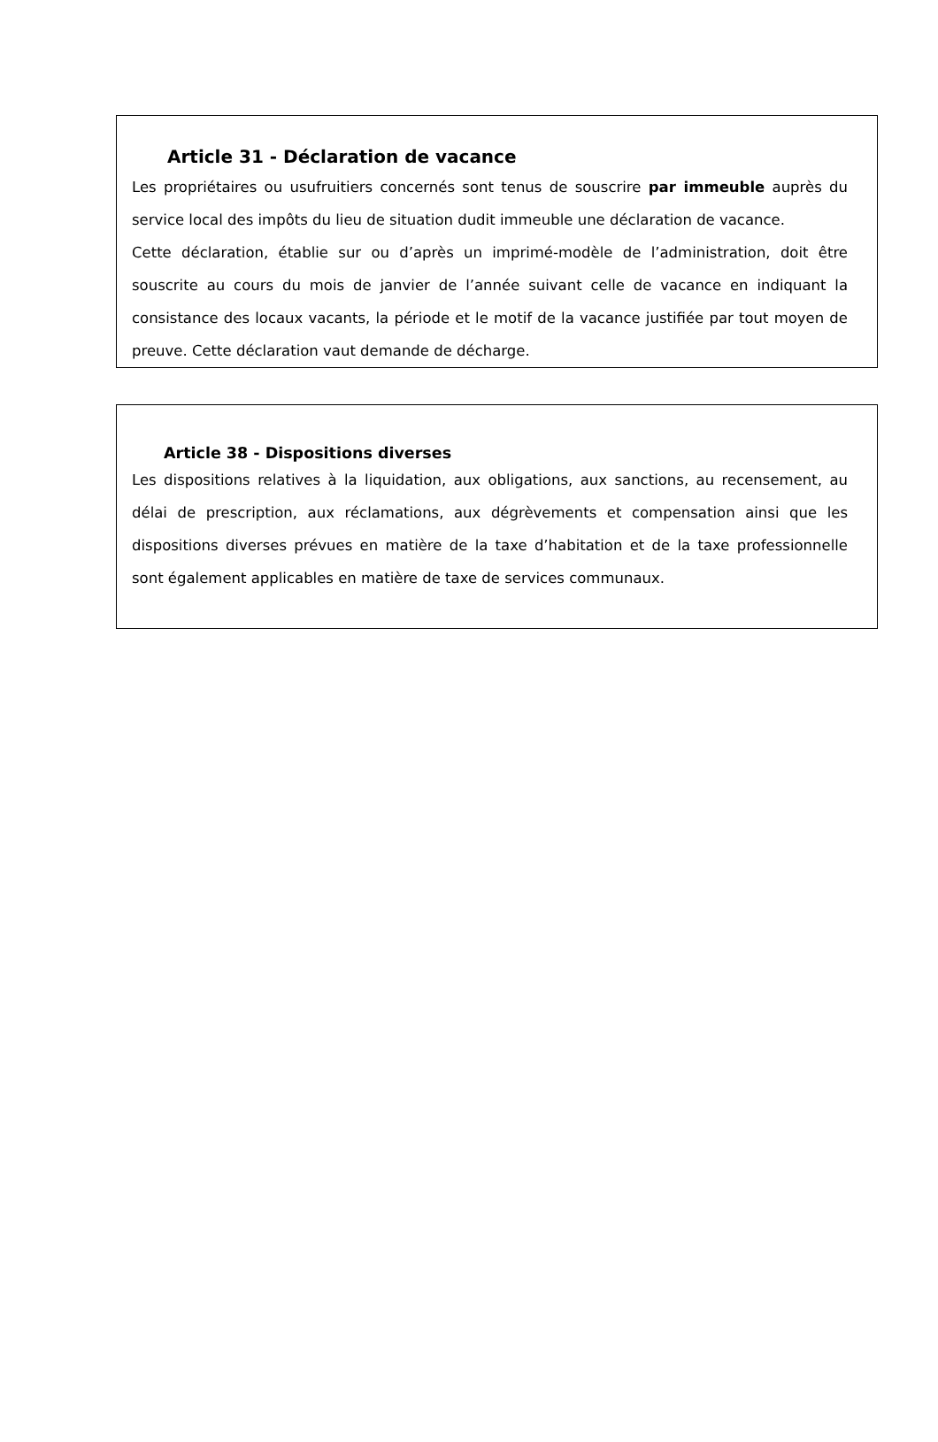Article 31 - Déclaration de vacance
Les propriétaires ou usufruitiers concernés sont tenus de souscrire par immeuble auprès du service local des impôts du lieu de situation dudit immeuble une déclaration de vacance.
Cette déclaration, établie sur ou d’après un imprimé-modèle de l’administration, doit être souscrite au cours du mois de janvier de l’année suivant celle de vacance en indiquant la consistance des locaux vacants, la période et le motif de la vacance justifiée par tout moyen de preuve. Cette déclaration vaut demande de décharge.
Article 38 - Dispositions diverses
Les dispositions relatives à la liquidation, aux obligations, aux sanctions, au recensement, au délai de prescription, aux réclamations, aux dégrèvements et compensation ainsi que les dispositions diverses prévues en matière de la taxe d’habitation et de la taxe professionnelle sont également applicables en matière de taxe de services communaux.